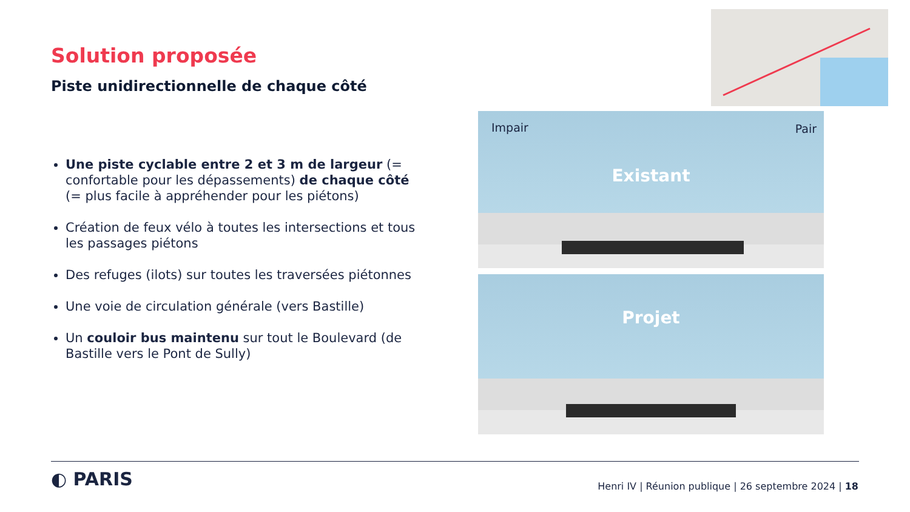Solution proposée
Piste unidirectionnelle de chaque côté
Une piste cyclable entre 2 et 3 m de largeur (= confortable pour les dépassements) de chaque côté (= plus facile à appréhender pour les piétons)
Création de feux vélo à toutes les intersections et tous les passages piétons
Des refuges (ilots) sur toutes les traversées piétonnes
Une voie de circulation générale (vers Bastille)
Un couloir bus maintenu sur tout le Boulevard (de Bastille vers le Pont de Sully)
Impair Pair
Existant
Projet
◐ PARIS
Henri IV | Réunion publique | 26 septembre 2024 | 18